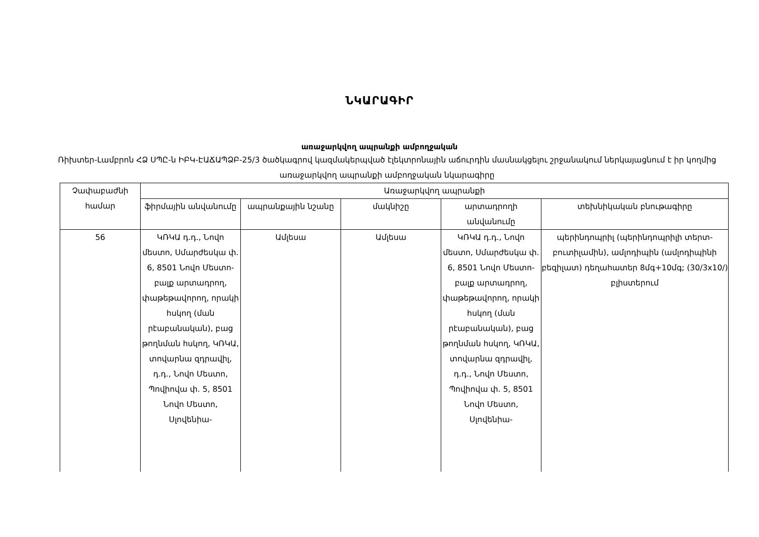ՆԿԱՐԱԳԻՐ
առաջարկվող ապրանքի ամբողջական
Ռիխտեր-Լամբրոն ՀՁ ՍՊԸ-ն ԻԲԿ-ԷԱՃԱՊՁԲ-25/3 ծածկագրով կազմակերպված էլեկտրոնային աճուրդին մասնակցելու շրջանակում ներկայացնում է իր կողմից առաջարկվող ապրանքի ամբողջական նկարագիրը
| Չափաբաժնի համար | Առաջարկվող ապրանքի | | | | |
| --- | --- | --- | --- | --- | --- |
| | ֆիրմային անվանումը | ապրանքային նշանը | մակնիշը | արտադրողի անվանումը | տեխնիկական բնութագիրը |
| 56 | ԿՌԿԱ դ.դ., Նովո մեստո, Սմարժեսկա փ. 6, 8501 Նովո Մեստո-բալք արտադրող, փաթեթավորող, որակի հսկող (ման րէաբանական), բաց թողնման հսկող, ԿՌԿԱ, տովարնա զդրավիլ, դ.դ., Նովո Մեստո, Պովիովա փ. 5, 8501 Նովո Մեստո, Սլովենիա- | Ամլեսա | Ամլեսա | ԿՌԿԱ դ.դ., Նովո մեստո, Սմարժեսկա փ. 6, 8501 Նովո Մեստո-բալք արտադրող, փաթեթավորող, որակի հսկող (ման րէաբանական), բաց թողնման հսկող, ԿՌԿԱ, տովարնա զդրավիլ, դ.դ., Նովո Մեստո, Պովիովա փ. 5, 8501 Նովո Մեստո, Սլովենիա- | պերինդոպրիլ (պերինդոպրիլի տերտ-բուտիլամին), ամլոդիպին (ամլոդիպինի բեզիլատ) դեղահատեր 8մգ+10մգ; (30/3x10/) բլիստերում |